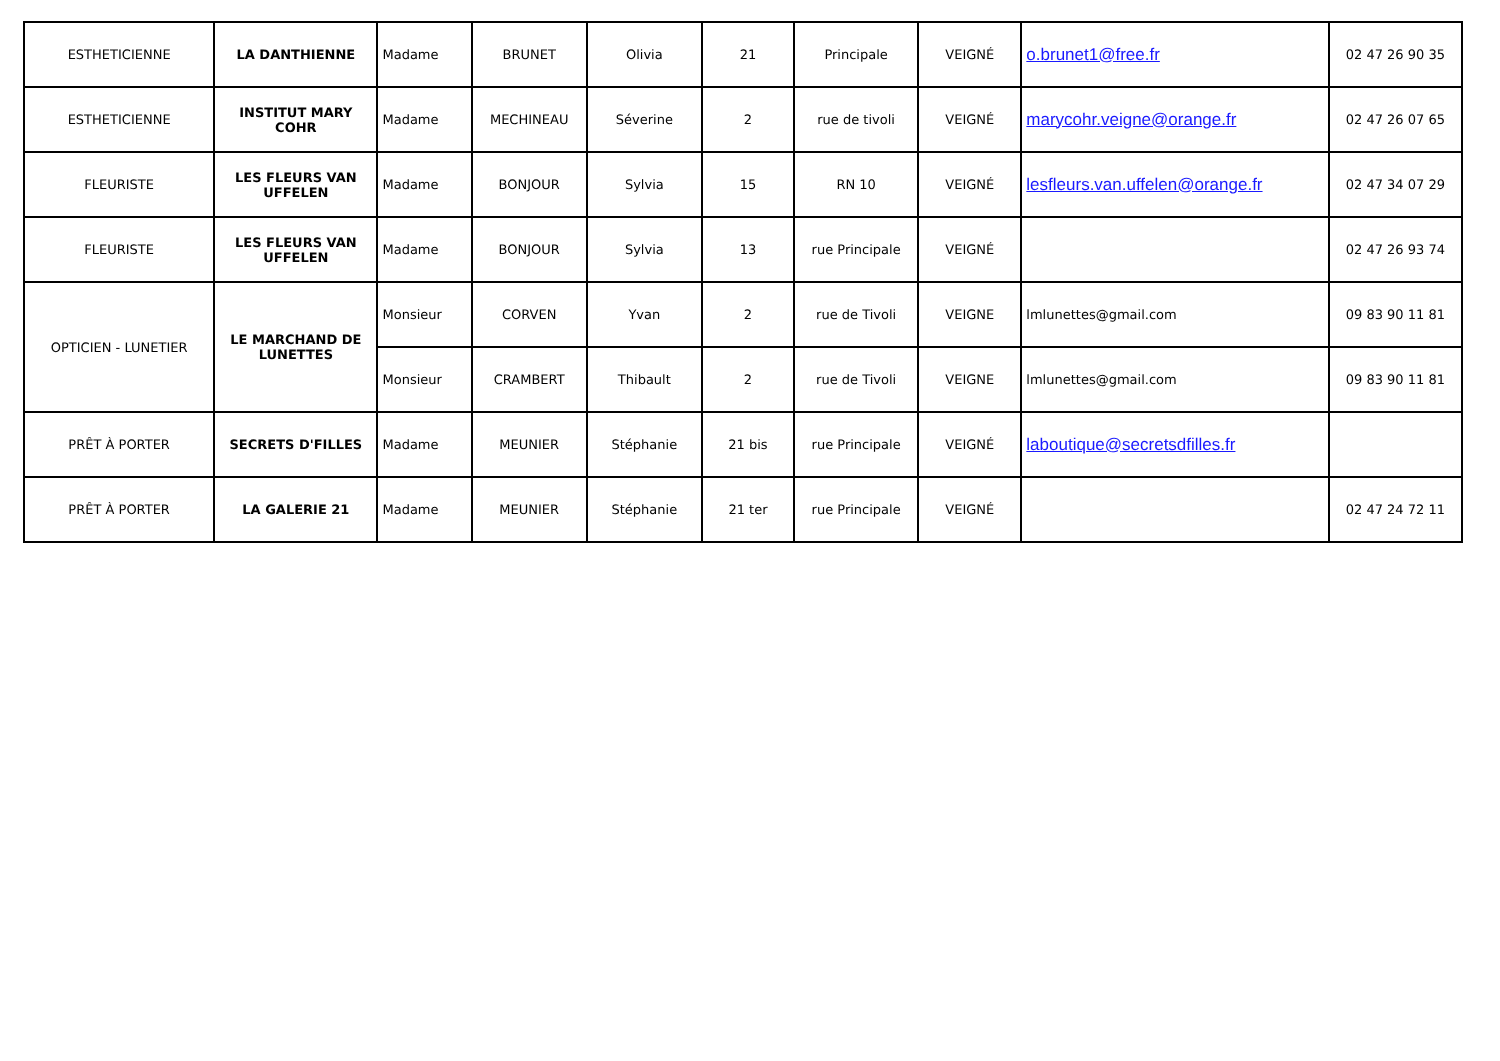| ESTHETICIENNE | LA DANTHIENNE | Madame | BRUNET | Olivia | 21 | Principale | VEIGNÉ | o.brunet1@free.fr | 02 47 26 90 35 |
| ESTHETICIENNE | INSTITUT MARY COHR | Madame | MECHINEAU | Séverine | 2 | rue de tivoli | VEIGNÉ | marycohr.veigne@orange.fr | 02 47 26 07 65 |
| FLEURISTE | LES FLEURS VAN UFFELEN | Madame | BONJOUR | Sylvia | 15 | RN 10 | VEIGNÉ | lesfleurs.van.uffelen@orange.fr | 02 47 34 07 29 |
| FLEURISTE | LES FLEURS VAN UFFELEN | Madame | BONJOUR | Sylvia | 13 | rue Principale | VEIGNÉ | | 02 47 26 93 74 |
| OPTICIEN - LUNETIER | LE MARCHAND DE LUNETTES | Monsieur | CORVEN | Yvan | 2 | rue de Tivoli | VEIGNE | lmlunettes@gmail.com | 09 83 90 11 81 |
| | | Monsieur | CRAMBERT | Thibault | 2 | rue de Tivoli | VEIGNE | lmlunettes@gmail.com | 09 83 90 11 81 |
| PRÊT À PORTER | SECRETS D'FILLES | Madame | MEUNIER | Stéphanie | 21 bis | rue Principale | VEIGNÉ | laboutique@secretsdfilles.fr | |
| PRÊT À PORTER | LA GALERIE 21 | Madame | MEUNIER | Stéphanie | 21 ter | rue Principale | VEIGNÉ | | 02 47 24 72 11 |